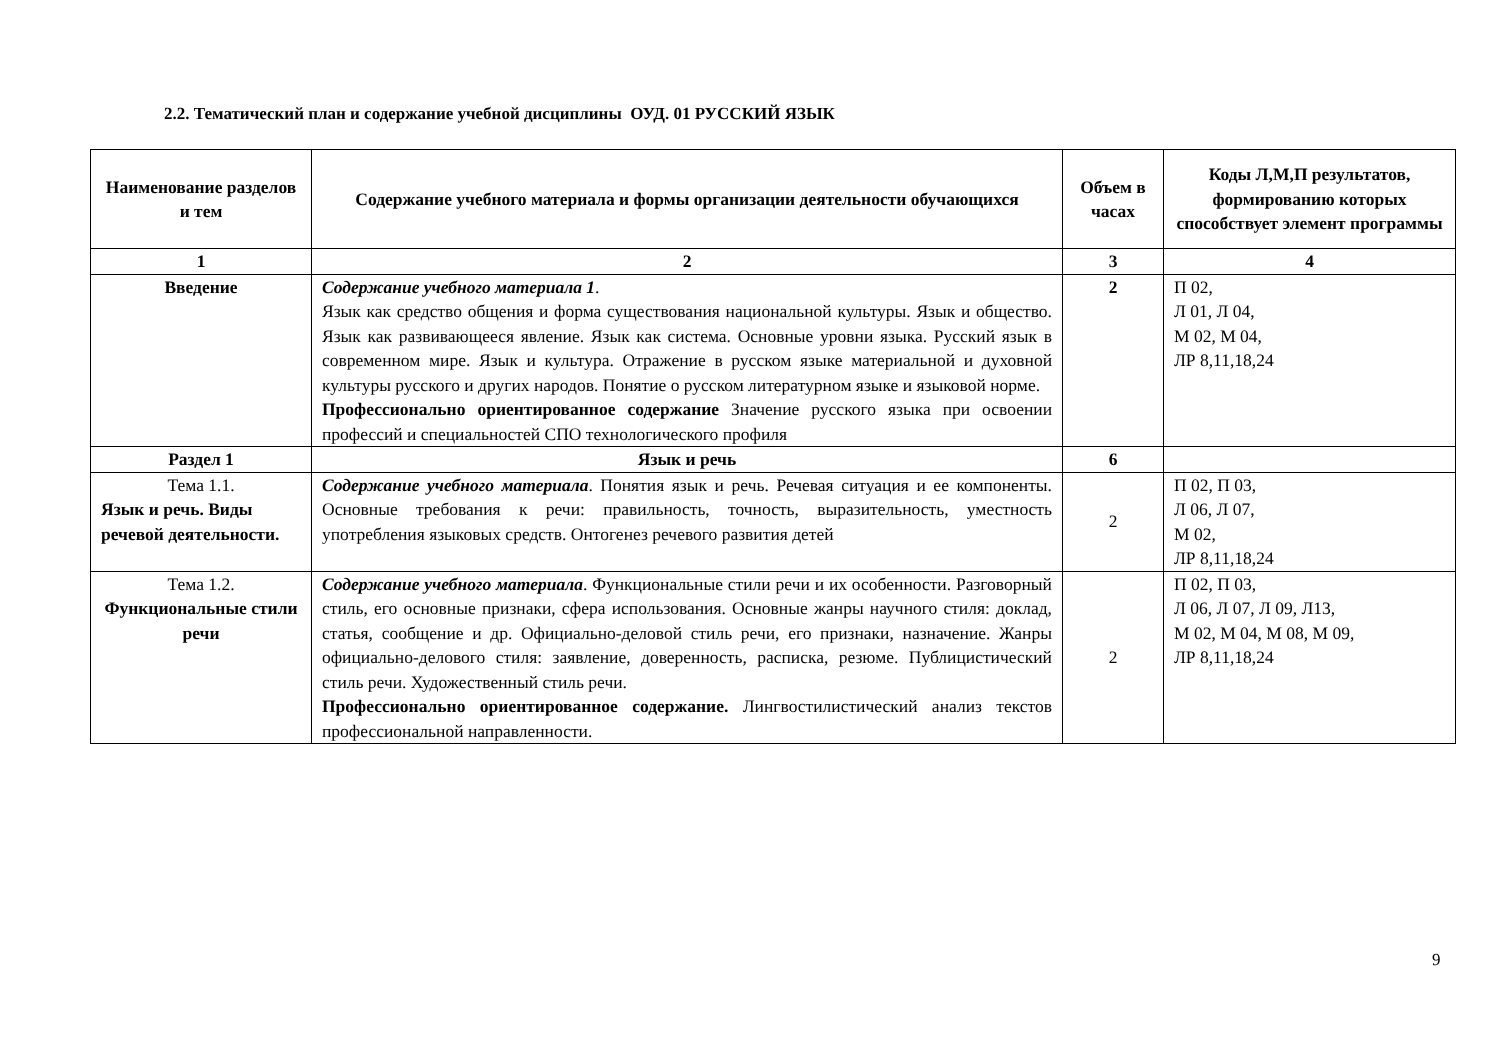2.2. Тематический план и содержание учебной дисциплины ОУД. 01 РУССКИЙ ЯЗЫК
| Наименование разделов и тем | Содержание учебного материала и формы организации деятельности обучающихся | Объем в часах | Коды Л,М,П результатов, формированию которых способствует элемент программы |
| --- | --- | --- | --- |
| 1 | 2 | 3 | 4 |
| Введение | Содержание учебного материала 1 . Язык как средство общения и форма существования национальной культуры. Язык и общество. Язык как развивающееся явление. Язык как система. Основные уровни языка. Русский язык в современном мире. Язык и культура. Отражение в русском языке материальной и духовной культуры русского и других народов. Понятие о русском литературном языке и языковой норме. Профессионально ориентированное содержание Значение русского языка при освоении профессий и специальностей СПО технологического профиля | 2 | П 02, Л 01, Л 04, М 02, М 04, ЛР 8,11,18,24 |
| Раздел 1 | Язык и речь | 6 | |
| Тема 1.1. Язык и речь. Виды речевой деятельности. | Содержание учебного материала . Понятия язык и речь. Речевая ситуация и ее компоненты. Основные требования к речи: правильность, точность, выразительность, уместность употребления языковых средств. Онтогенез речевого развития детей | 2 | П 02, П 03, Л 06, Л 07, М 02, ЛР 8,11,18,24 |
| Тема 1.2. Функциональные стили речи | Содержание учебного материала . Функциональные стили речи и их особенности. Разговорный стиль, его основные признаки, сфера использования. Основные жанры научного стиля: доклад, статья, сообщение и др. Официально-деловой стиль речи, его признаки, назначение. Жанры официально-делового стиля: заявление, доверенность, расписка, резюме. Публицистический стиль речи. Художественный стиль речи. Профессионально ориентированное содержание. Лингвостилистический анализ текстов профессиональной направленности. | 2 | П 02, П 03, Л 06, Л 07, Л 09, Л13, М 02, М 04, М 08, М 09, ЛР 8,11,18,24 |
9